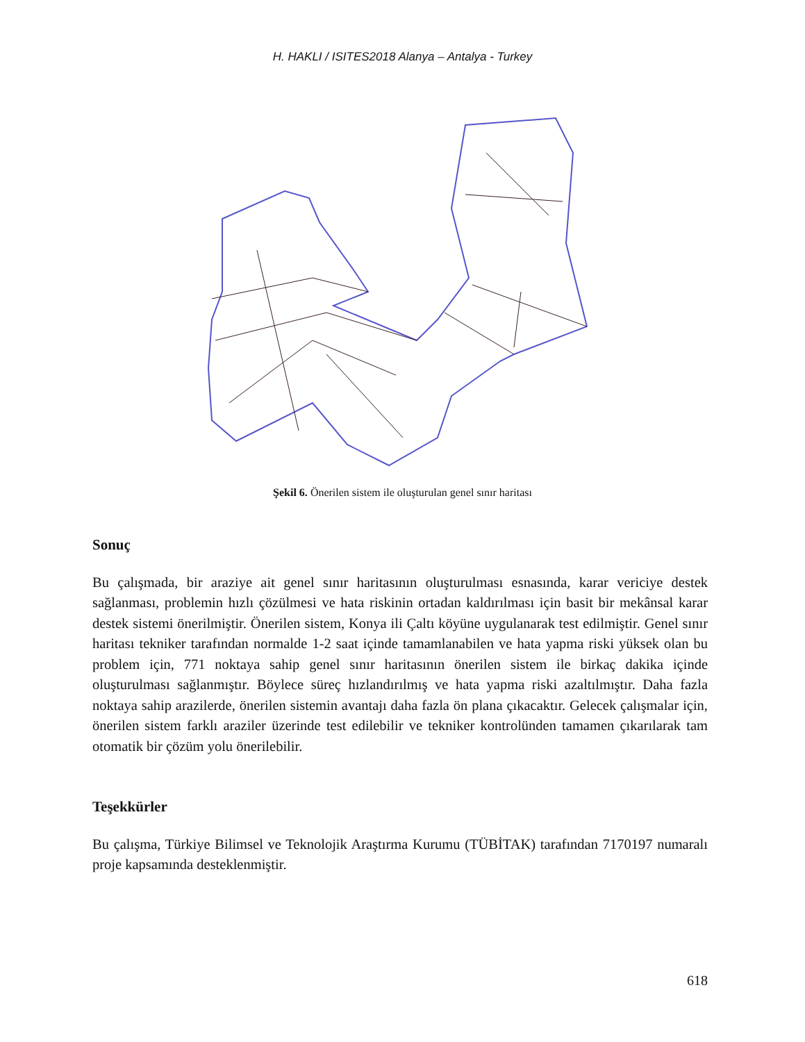H. HAKLI / ISITES2018 Alanya – Antalya - Turkey
Şekil 6. Önerilen sistem ile oluşturulan genel sınır haritası
Sonuç
Bu çalışmada, bir araziye ait genel sınır haritasının oluşturulması esnasında, karar vericiye destek sağlanması, problemin hızlı çözülmesi ve hata riskinin ortadan kaldırılması için basit bir mekânsal karar destek sistemi önerilmiştir. Önerilen sistem, Konya ili Çaltı köyüne uygulanarak test edilmiştir. Genel sınır haritası tekniker tarafından normalde 1-2 saat içinde tamamlanabilen ve hata yapma riski yüksek olan bu problem için, 771 noktaya sahip genel sınır haritasının önerilen sistem ile birkaç dakika içinde oluşturulması sağlanmıştır. Böylece süreç hızlandırılmış ve hata yapma riski azaltılmıştır. Daha fazla noktaya sahip arazilerde, önerilen sistemin avantajı daha fazla ön plana çıkacaktır. Gelecek çalışmalar için, önerilen sistem farklı araziler üzerinde test edilebilir ve tekniker kontrolünden tamamen çıkarılarak tam otomatik bir çözüm yolu önerilebilir.
Teşekkürler
Bu çalışma, Türkiye Bilimsel ve Teknolojik Araştırma Kurumu (TÜBİTAK) tarafından 7170197 numaralı proje kapsamında desteklenmiştir.
618